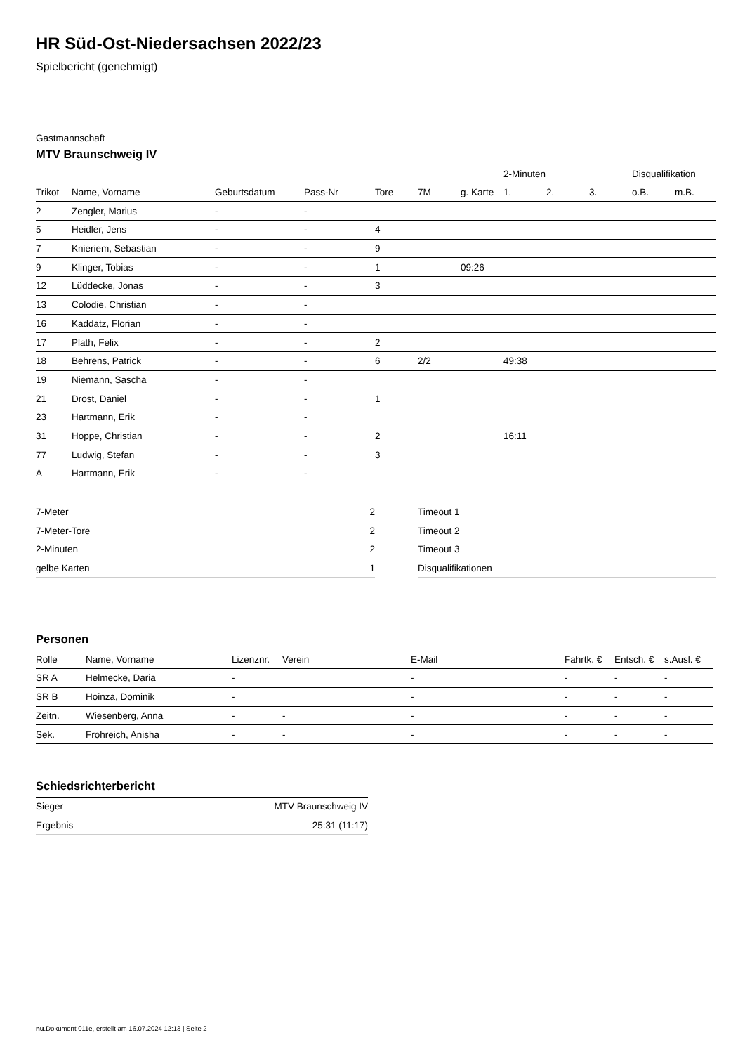HR Süd-Ost-Niedersachsen 2022/23
Spielbericht (genehmigt)
Gastmannschaft
MTV Braunschweig IV
| | | | | | | | 2-Minuten | | | Disqualifikation | |
| --- | --- | --- | --- | --- | --- | --- | --- | --- | --- | --- | --- |
| Trikot | Name, Vorname | Geburtsdatum | Pass-Nr | Tore | 7M | g. Karte | 1. | 2. | 3. | o.B. | m.B. |
| 2 | Zengler, Marius | - | - | | | | | | | | |
| 5 | Heidler, Jens | - | - | 4 | | | | | | | |
| 7 | Knieriem, Sebastian | - | - | 9 | | | | | | | |
| 9 | Klinger, Tobias | - | - | 1 | | 09:26 | | | | | |
| 12 | Lüddecke, Jonas | - | - | 3 | | | | | | | |
| 13 | Colodie, Christian | - | - | | | | | | | | |
| 16 | Kaddatz, Florian | - | - | | | | | | | | |
| 17 | Plath, Felix | - | - | 2 | | | | | | | |
| 18 | Behrens, Patrick | - | - | 6 | 2/2 | | 49:38 | | | | |
| 19 | Niemann, Sascha | - | - | | | | | | | | |
| 21 | Drost, Daniel | - | - | 1 | | | | | | | |
| 23 | Hartmann, Erik | - | - | | | | | | | | |
| 31 | Hoppe, Christian | - | - | 2 | | | 16:11 | | | | |
| 77 | Ludwig, Stefan | - | - | 3 | | | | | | | |
| A | Hartmann, Erik | - | - | | | | | | | | |
| 7-Meter | 2 |
| 7-Meter-Tore | 2 |
| 2-Minuten | 2 |
| gelbe Karten | 1 |
| Timeout 1 |
| Timeout 2 |
| Timeout 3 |
| Disqualifikationen |
Personen
| Rolle | Name, Vorname | Lizenznr. | Verein | E-Mail | Fahrtk. € | Entsch. € | s.Ausl. € |
| --- | --- | --- | --- | --- | --- | --- | --- |
| SR A | Helmecke, Daria | - | | - | - | - | - |
| SR B | Hoinza, Dominik | - | | - | - | - | - |
| Zeitn. | Wiesenberg, Anna | - | - | - | - | - | - |
| Sek. | Frohreich, Anisha | - | - | - | - | - | - |
Schiedsrichterbericht
| Sieger | MTV Braunschweig IV |
| Ergebnis | 25:31 (11:17) |
nu.Dokument 011e, erstellt am 16.07.2024 12:13 | Seite 2